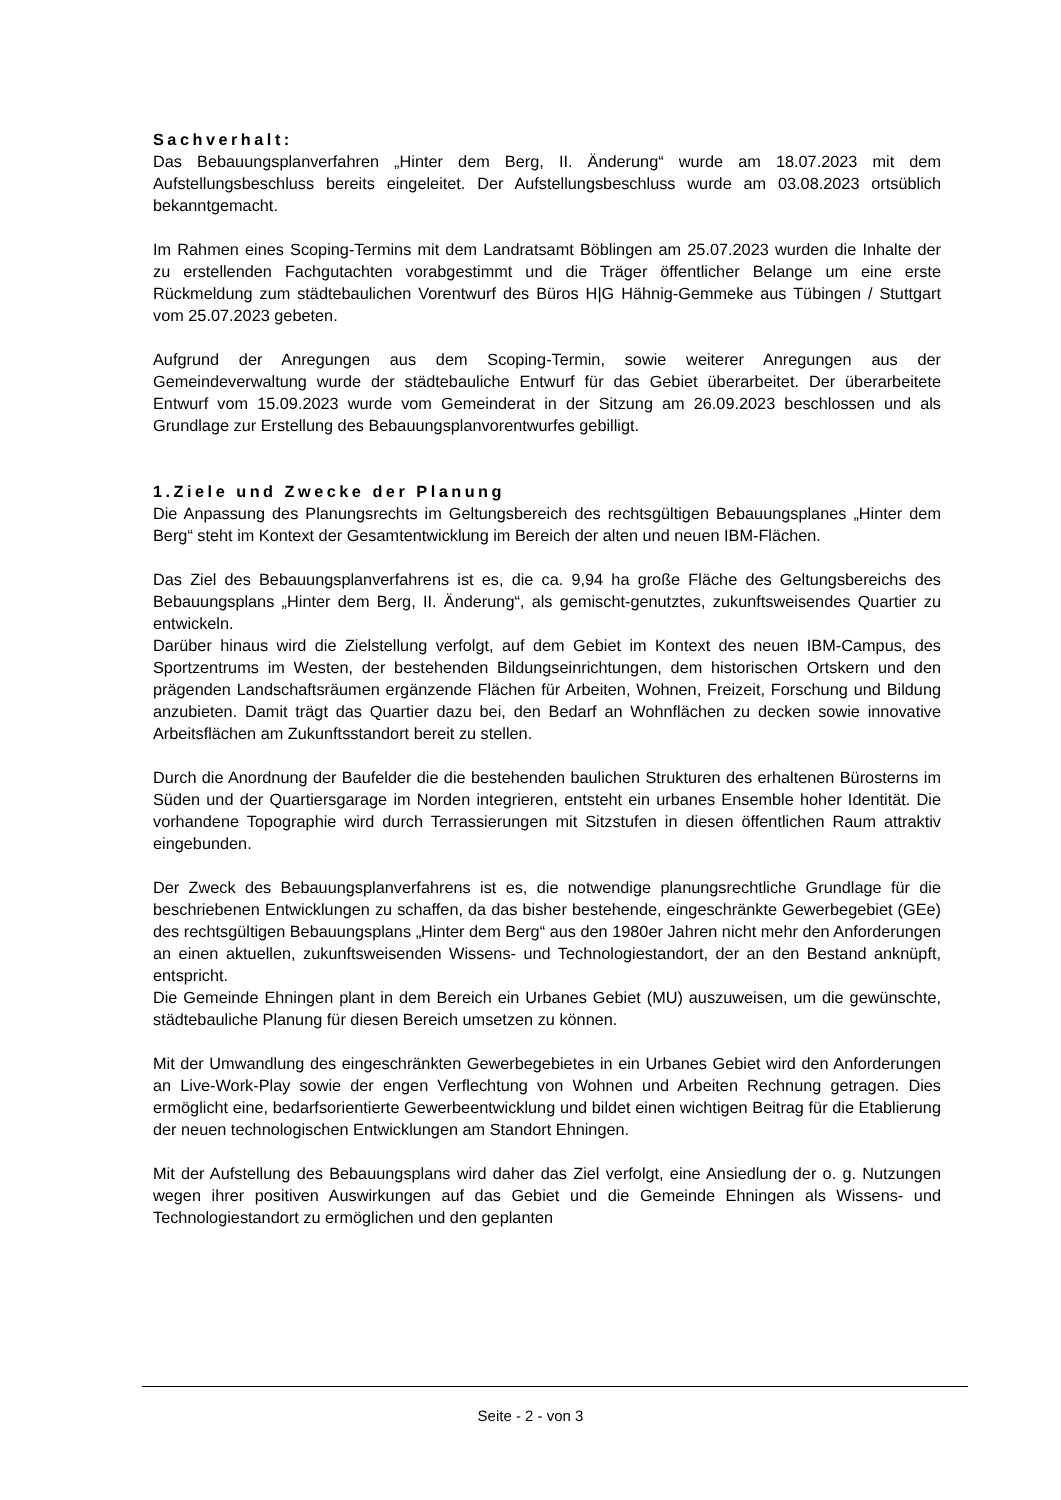Sachverhalt:
Das Bebauungsplanverfahren „Hinter dem Berg, II. Änderung“ wurde am 18.07.2023 mit dem Aufstellungsbeschluss bereits eingeleitet. Der Aufstellungsbeschluss wurde am 03.08.2023 ortsüblich bekanntgemacht.
Im Rahmen eines Scoping-Termins mit dem Landratsamt Böblingen am 25.07.2023 wurden die Inhalte der zu erstellenden Fachgutachten vorabgestimmt und die Träger öffentlicher Belange um eine erste Rückmeldung zum städtebaulichen Vorentwurf des Büros H|G Hähnig-Gemmeke aus Tübingen / Stuttgart vom 25.07.2023 gebeten.
Aufgrund der Anregungen aus dem Scoping-Termin, sowie weiterer Anregungen aus der Gemeindeverwaltung wurde der städtebauliche Entwurf für das Gebiet überarbeitet. Der überarbeitete Entwurf vom 15.09.2023 wurde vom Gemeinderat in der Sitzung am 26.09.2023 beschlossen und als Grundlage zur Erstellung des Bebauungsplanvorentwurfes gebilligt.
1.Ziele und Zwecke der Planung
Die Anpassung des Planungsrechts im Geltungsbereich des rechtsgültigen Bebauungsplanes „Hinter dem Berg“ steht im Kontext der Gesamtentwicklung im Bereich der alten und neuen IBM-Flächen.
Das Ziel des Bebauungsplanverfahrens ist es, die ca. 9,94 ha große Fläche des Geltungsbereichs des Bebauungsplans „Hinter dem Berg, II. Änderung“, als gemischt-genutztes, zukunftsweisendes Quartier zu entwickeln.
Darüber hinaus wird die Zielstellung verfolgt, auf dem Gebiet im Kontext des neuen IBM-Campus, des Sportzentrums im Westen, der bestehenden Bildungseinrichtungen, dem historischen Ortskern und den prägenden Landschaftsräumen ergänzende Flächen für Arbeiten, Wohnen, Freizeit, Forschung und Bildung anzubieten. Damit trägt das Quartier dazu bei, den Bedarf an Wohnflächen zu decken sowie innovative Arbeitsflächen am Zukunftsstandort bereit zu stellen.
Durch die Anordnung der Baufelder die die bestehenden baulichen Strukturen des erhaltenen Bürosterns im Süden und der Quartiersgarage im Norden integrieren, entsteht ein urbanes Ensemble hoher Identität. Die vorhandene Topographie wird durch Terrassierungen mit Sitzstufen in diesen öffentlichen Raum attraktiv eingebunden.
Der Zweck des Bebauungsplanverfahrens ist es, die notwendige planungsrechtliche Grundlage für die beschriebenen Entwicklungen zu schaffen, da das bisher bestehende, eingeschränkte Gewerbegebiet (GEe) des rechtsgültigen Bebauungsplans „Hinter dem Berg“ aus den 1980er Jahren nicht mehr den Anforderungen an einen aktuellen, zukunftsweisenden Wissens- und Technologiestandort, der an den Bestand anknüpft, entspricht.
Die Gemeinde Ehningen plant in dem Bereich ein Urbanes Gebiet (MU) auszuweisen, um die gewünschte, städtebauliche Planung für diesen Bereich umsetzen zu können.
Mit der Umwandlung des eingeschränkten Gewerbegebietes in ein Urbanes Gebiet wird den Anforderungen an Live-Work-Play sowie der engen Verflechtung von Wohnen und Arbeiten Rechnung getragen. Dies ermöglicht eine, bedarfsorientierte Gewerbeentwicklung und bildet einen wichtigen Beitrag für die Etablierung der neuen technologischen Entwicklungen am Standort Ehningen.
Mit der Aufstellung des Bebauungsplans wird daher das Ziel verfolgt, eine Ansiedlung der o. g. Nutzungen wegen ihrer positiven Auswirkungen auf das Gebiet und die Gemeinde Ehningen als Wissens- und Technologiestandort zu ermöglichen und den geplanten
Seite - 2 - von 3